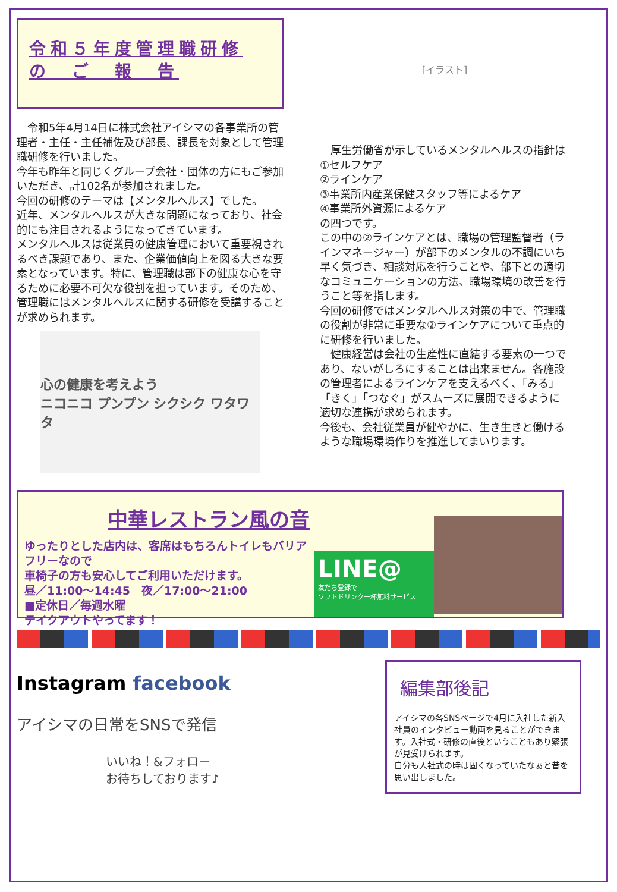令和５年度管理職研修
の　ご　報　告
　令和5年4月14日に株式会社アイシマの各事業所の管理者・主任・主任補佐及び部長、課長を対象として管理職研修を行いました。
今年も昨年と同じくグループ会社・団体の方にもご参加いただき、計102名が参加されました。
今回の研修のテーマは【メンタルヘルス】でした。
近年、メンタルヘルスが大きな問題になっており、社会的にも注目されるようになってきています。
メンタルヘルスは従業員の健康管理において重要視されるべき課題であり、また、企業価値向上を図る大きな要素となっています。特に、管理職は部下の健康な心を守るために必要不可欠な役割を担っています。そのため、管理職にはメンタルヘルスに関する研修を受講することが求められます。
心の健康を考えよう
ニコニコ プンプン シクシク ワタワタ
[イラスト]
　厚生労働省が示しているメンタルヘルスの指針は
①セルフケア
②ラインケア
③事業所内産業保健スタッフ等によるケア
④事業所外資源によるケア
の四つです。
この中の②ラインケアとは、職場の管理監督者（ラインマネージャー）が部下のメンタルの不調にいち早く気づき、相談対応を行うことや、部下との適切なコミュニケーションの方法、職場環境の改善を行うこと等を指します。
今回の研修ではメンタルヘルス対策の中で、管理職の役割が非常に重要な②ラインケアについて重点的に研修を行いました。
　健康経営は会社の生産性に直結する要素の一つであり、ないがしろにすることは出来ません。各施設の管理者によるラインケアを支えるべく、「みる」「きく」「つなぐ」がスムーズに展開できるように適切な連携が求められます。
今後も、会社従業員が健やかに、生き生きと働けるような職場環境作りを推進してまいります。
中華レストラン風の音
ゆったりとした店内は、客席はもちろんトイレもバリアフリーなので
車椅子の方も安心してご利用いただけます。
昼／11:00～14:45　夜／17:00～21:00
■定休日／毎週水曜
テイクアウトやってます！
LINE@
友だち登録で
ソフトドリンク一杯無料サービス
Instagram facebook
アイシマの日常をSNSで発信
いいね！&フォロー
お待ちしております♪
編集部後記
アイシマの各SNSページで4月に入社した新入社員のインタビュー動画を見ることができます。入社式・研修の直後ということもあり緊張が見受けられます。
自分も入社式の時は固くなっていたなぁと昔を思い出しました。